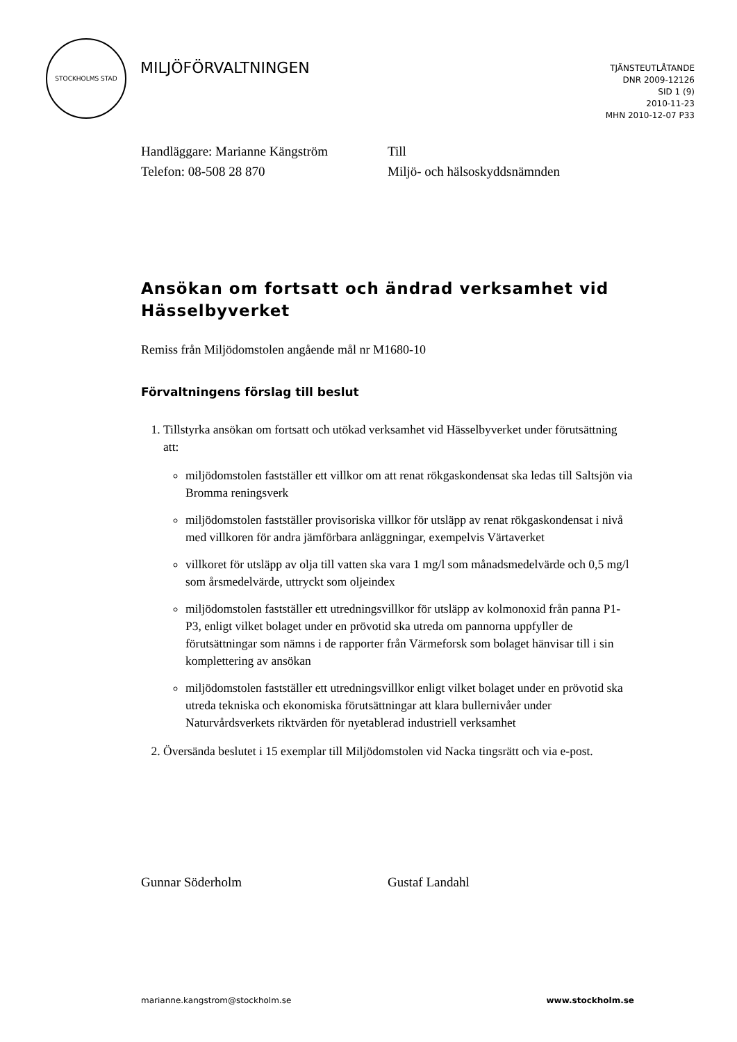STOCKHOLMS STAD
MILJÖFÖRVALTNINGEN
TJÄNSTEUTLÅTANDE
DNR 2009-12126
SID 1 (9)
2010-11-23
MHN 2010-12-07 P33
Handläggare: Marianne Kängström
Telefon: 08-508 28 870
Till
Miljö- och hälsoskyddsnämnden
Ansökan om fortsatt och ändrad verksamhet vid Hässelbyverket
Remiss från Miljödomstolen angående mål nr M1680-10
Förvaltningens förslag till beslut
1. Tillstyrka ansökan om fortsatt och utökad verksamhet vid Hässelbyverket under förutsättning att:
miljödomstolen fastställer ett villkor om att renat rökgaskondensat ska ledas till Saltsjön via Bromma reningsverk
miljödomstolen fastställer provisoriska villkor för utsläpp av renat rökgaskondensat i nivå med villkoren för andra jämförbara anläggningar, exempelvis Värtaverket
villkoret för utsläpp av olja till vatten ska vara 1 mg/l som månadsmedelvärde och 0,5 mg/l som årsmedelvärde, uttryckt som oljeindex
miljödomstolen fastställer ett utredningsvillkor för utsläpp av kolmonoxid från panna P1-P3, enligt vilket bolaget under en prövotid ska utreda om pannorna uppfyller de förutsättningar som nämns i de rapporter från Värmeforsk som bolaget hänvisar till i sin komplettering av ansökan
miljödomstolen fastställer ett utredningsvillkor enligt vilket bolaget under en prövotid ska utreda tekniska och ekonomiska förutsättningar att klara bullernivåer under Naturvårdsverkets riktvärden för nyetablerad industriell verksamhet
2. Översända beslutet i 15 exemplar till Miljödomstolen vid Nacka tingsrätt och via e-post.
Gunnar Söderholm Gustaf Landahl
marianne.kangstrom@stockholm.se www.stockholm.se